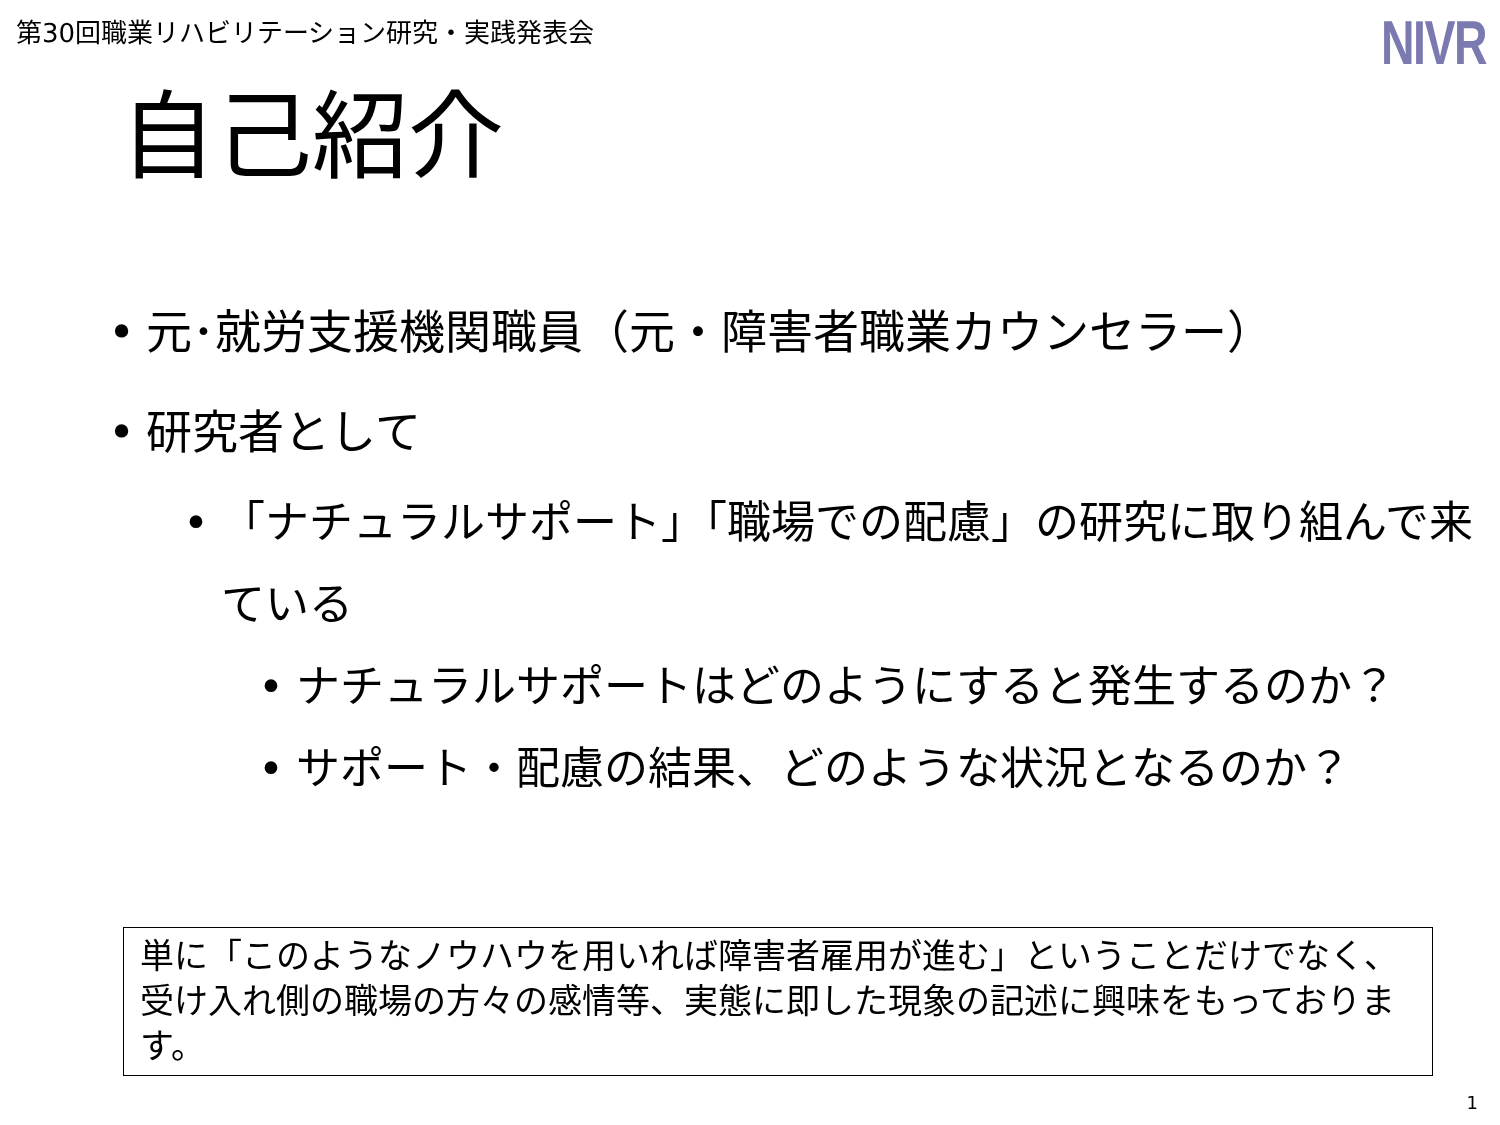第30回職業リハビリテーション研究・実践発表会
NIVR
自己紹介
• 元･就労支援機関職員（元・障害者職業カウンセラー）
• 研究者として
• 「ナチュラルサポート」「職場での配慮」の研究に取り組んで来ている
• ナチュラルサポートはどのようにすると発生するのか？
• サポート・配慮の結果、どのような状況となるのか？
単に「このようなノウハウを用いれば障害者雇用が進む」ということだけでなく、受け入れ側の職場の方々の感情等、実態に即した現象の記述に興味をもっております。
1